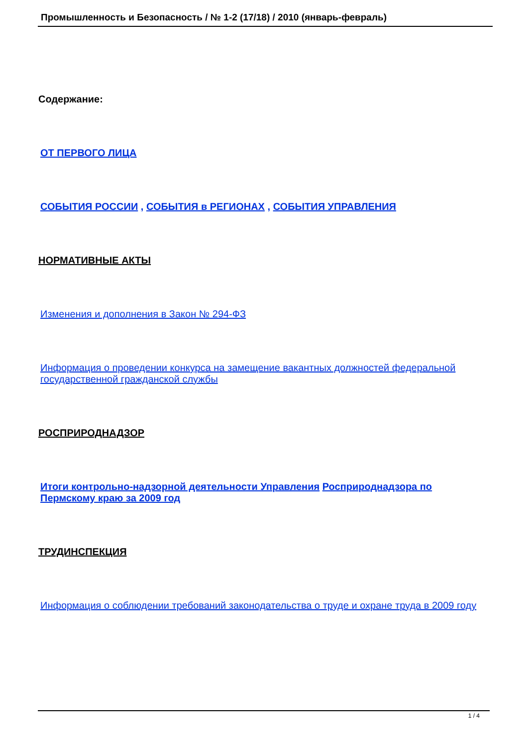Промышленность и Безопасность / № 1-2 (17/18) / 2010 (январь-февраль)
Содержание:
ОТ ПЕРВОГО ЛИЦА
СОБЫТИЯ РОССИИ , СОБЫТИЯ в РЕГИОНАХ , СОБЫТИЯ УПРАВЛЕНИЯ
НОРМАТИВНЫЕ АКТЫ
Изменения и дополнения в Закон № 294-ФЗ
Информация о проведении конкурса на замещение вакантных должностей федеральной государственной гражданской службы
РОСПРИРОДНАДЗОР
Итоги контрольно-надзорной деятельности Управления Росприроднадзора по Пермскому краю за 2009 год
ТРУДИНСПЕКЦИЯ
Информация о соблюдении требований законодательства о труде и охране труда в 2009 году
1 / 4